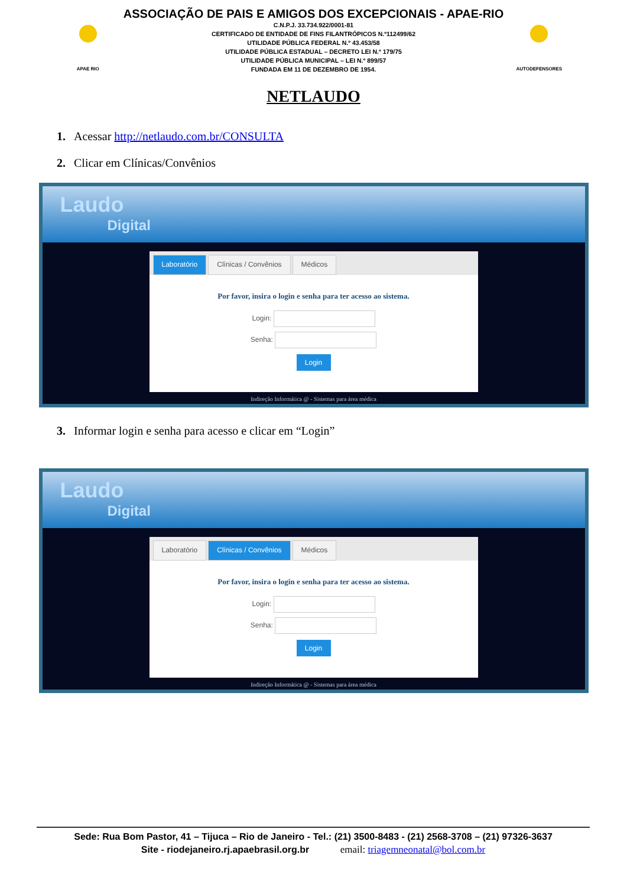APAE RIO
ASSOCIAÇÃO DE PAIS E AMIGOS DOS EXCEPCIONAIS - APAE-RIO
C.N.P.J. 33.734.922/0001-81
CERTIFICADO DE ENTIDADE DE FINS FILANTRÓPICOS N.º112499/62
UTILIDADE PÚBLICA FEDERAL N.º 43.453/58
UTILIDADE PÚBLICA ESTADUAL – DECRETO LEI N.º 179/75
UTILIDADE PÚBLICA MUNICIPAL – LEI N.º 899/57
FUNDADA EM 11 DE DEZEMBRO DE 1954.
AUTODEFENSORES
NETLAUDO
1. Acessar http://netlaudo.com.br/CONSULTA
2. Clicar em Clínicas/Convênios
Laudo
Digital
Laboratório Clínicas / Convênios Médicos
Por favor, insira o login e senha para ter acesso ao sistema.
Login:
Senha:
Login
Indireção Informática @ - Sistemas para área médica
3. Informar login e senha para acesso e clicar em “Login”
Laudo
Digital
Laboratório Clínicas / Convênios Médicos
Por favor, insira o login e senha para ter acesso ao sistema.
Login:
Senha:
Login
Indireção Informática @ - Sistemas para área médica
Sede: Rua Bom Pastor, 41 – Tijuca – Rio de Janeiro - Tel.: (21) 3500-8483 - (21) 2568-3708 – (21) 97326-3637
Site - riodejaneiro.rj.apaebrasil.org.br email: triagemneonatal@bol.com.br